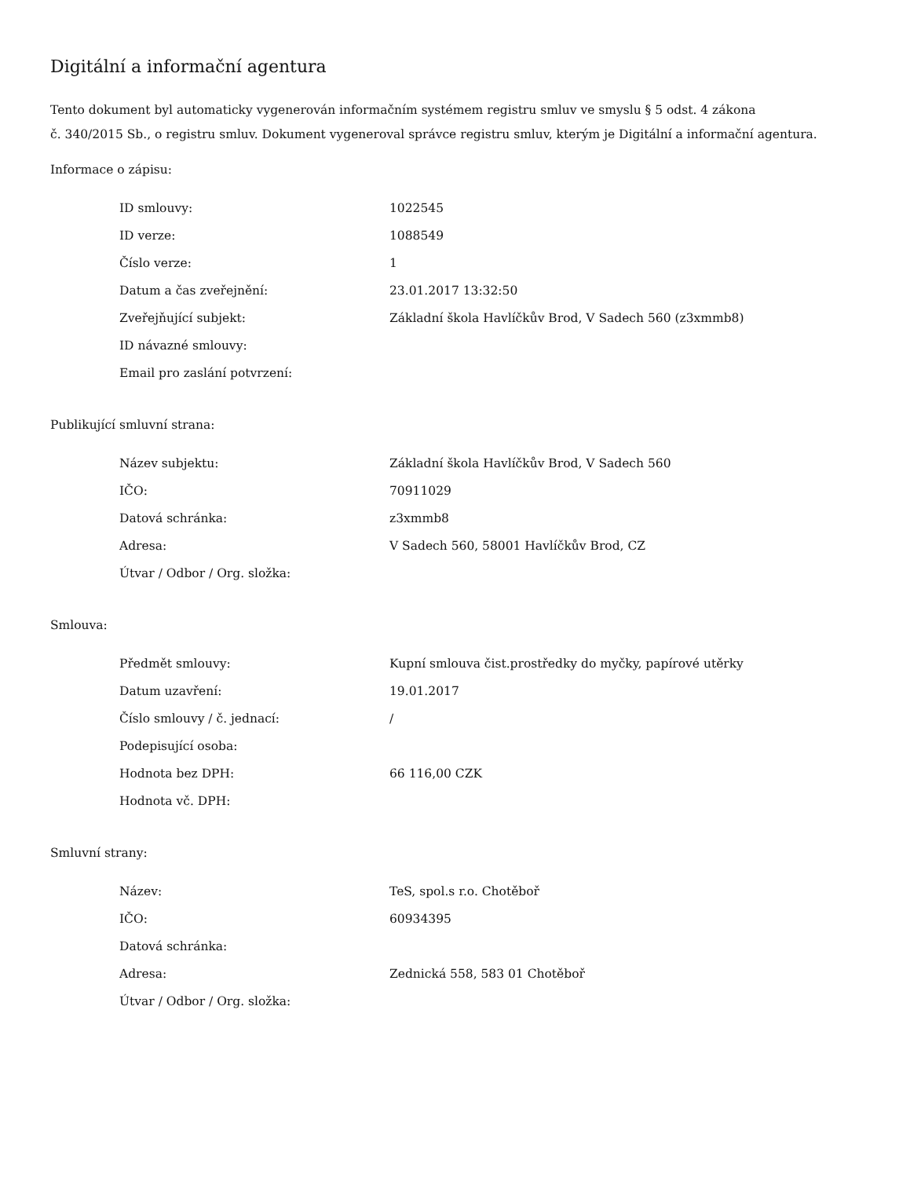Digitální a informační agentura
Tento dokument byl automaticky vygenerován informačním systémem registru smluv ve smyslu § 5 odst. 4 zákona
č. 340/2015 Sb., o registru smluv. Dokument vygeneroval správce registru smluv, kterým je Digitální a informační agentura.
Informace o zápisu:
| ID smlouvy: | 1022545 |
| ID verze: | 1088549 |
| Číslo verze: | 1 |
| Datum a čas zveřejnění: | 23.01.2017 13:32:50 |
| Zveřejňující subjekt: | Základní škola Havlíčkův Brod, V Sadech 560 (z3xmmb8) |
| ID návazné smlouvy: | |
| Email pro zaslání potvrzení: | |
Publikující smluvní strana:
| Název subjektu: | Základní škola Havlíčkův Brod, V Sadech 560 |
| IČO: | 70911029 |
| Datová schránka: | z3xmmb8 |
| Adresa: | V Sadech 560, 58001 Havlíčkův Brod, CZ |
| Útvar / Odbor / Org. složka: | |
Smlouva:
| Předmět smlouvy: | Kupní smlouva čist.prostředky do myčky, papírové utěrky |
| Datum uzavření: | 19.01.2017 |
| Číslo smlouvy / č. jednací: | / |
| Podepisující osoba: | |
| Hodnota bez DPH: | 66 116,00 CZK |
| Hodnota vč. DPH: | |
Smluvní strany:
| Název: | TeS, spol.s r.o. Chotěboř |
| IČO: | 60934395 |
| Datová schránka: | |
| Adresa: | Zednická 558, 583 01 Chotěboř |
| Útvar / Odbor / Org. složka: | |